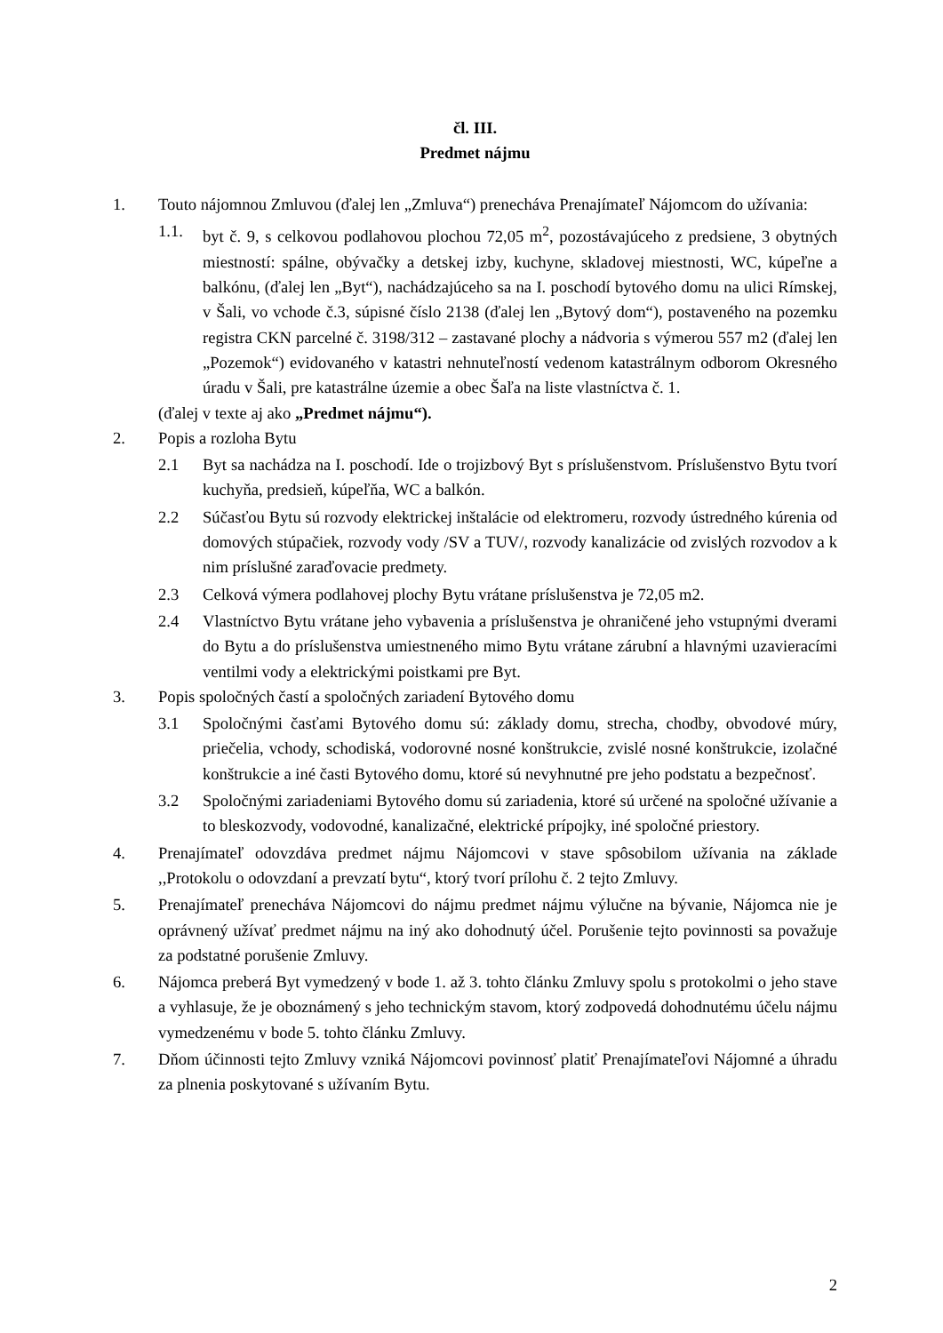čl. III.
Predmet nájmu
1. Touto nájomnou Zmluvou (ďalej len „Zmluva“) prenecháva Prenajímateľ Nájomcom do užívania:
1.1. byt č. 9, s celkovou podlahovou plochou 72,05 m<sup>2</sup>, pozostávajúceho z predsiene, 3 obytných miestností: spálne, obývačky a detskej izby, kuchyne, skladovej miestnosti, WC, kúpeľne a balkónu, (ďalej len „Byt“), nachádzajúceho sa na I. poschodí bytového domu na ulici Rímskej, v Šali, vo vchode č.3, súpisné číslo 2138 (ďalej len „Bytový dom“), postaveného na pozemku registra CKN parcelné č. 3198/312 – zastavané plochy a nádvoria s výmerou 557 m2 (ďalej len „Pozemok“) evidovaného v katastri nehnuteľností vedenom katastrálnym odborom Okresného úradu v Šali, pre katastrálne územie a obec Šaľa na liste vlastníctva č. 1.
(ďalej v texte aj ako „Predmet nájmu“).
2. Popis a rozloha Bytu
2.1 Byt sa nachádza na I. poschodí. Ide o trojizbový Byt s príslušenstvom. Príslušenstvo Bytu tvorí kuchyňa, predsieň, kúpeľňa, WC a balkón.
2.2 Súčasťou Bytu sú rozvody elektrickej inštalácie od elektromeru, rozvody ústredného kúrenia od domových stúpačiek, rozvody vody /SV a TUV/, rozvody kanalizácie od zvislých rozvodov a k nim príslušné zaraďovacie predmety.
2.3 Celková výmera podlahovej plochy Bytu vrátane príslušenstva je 72,05 m2.
2.4 Vlastníctvo Bytu vrátane jeho vybavenia a príslušenstva je ohraničené jeho vstupnými dverami do Bytu a do príslušenstva umiestneného mimo Bytu vrátane zárubní a hlavnými uzavieracími ventilmi vody a elektrickými poistkami pre Byt.
3. Popis spoločných častí a spoločných zariadení Bytového domu
3.1 Spoločnými časťami Bytového domu sú: základy domu, strecha, chodby, obvodové múry, priečelia, vchody, schodiská, vodorovné nosné konštrukcie, zvislé nosné konštrukcie, izolačné konštrukcie a iné časti Bytového domu, ktoré sú nevyhnutné pre jeho podstatu a bezpečnosť.
3.2 Spoločnými zariadeniami Bytového domu sú zariadenia, ktoré sú určené na spoločné užívanie a to bleskozvody, vodovodné, kanalizačné, elektrické prípojky, iné spoločné priestory.
4. Prenajímateľ odovzdáva predmet nájmu Nájomcovi v stave spôsobilom užívania na základe ,,Protokolu o odovzdaní a prevzatí bytu“, ktorý tvorí prílohu č. 2 tejto Zmluvy.
5. Prenajímateľ prenecháva Nájomcovi do nájmu predmet nájmu výlučne na bývanie, Nájomca nie je oprávnený užívať predmet nájmu na iný ako dohodnutý účel. Porušenie tejto povinnosti sa považuje za podstatné porušenie Zmluvy.
6. Nájomca preberá Byt vymedzený v bode 1. až 3. tohto článku Zmluvy spolu s protokolmi o jeho stave a vyhlasuje, že je oboznámený s jeho technickým stavom, ktorý zodpovedá dohodnutému účelu nájmu vymedzenému v bode 5. tohto článku Zmluvy.
7. Dňom účinnosti tejto Zmluvy vzniká Nájomcovi povinnosť platiť Prenajímateľovi Nájomné a úhradu za plnenia poskytované s užívaním Bytu.
2